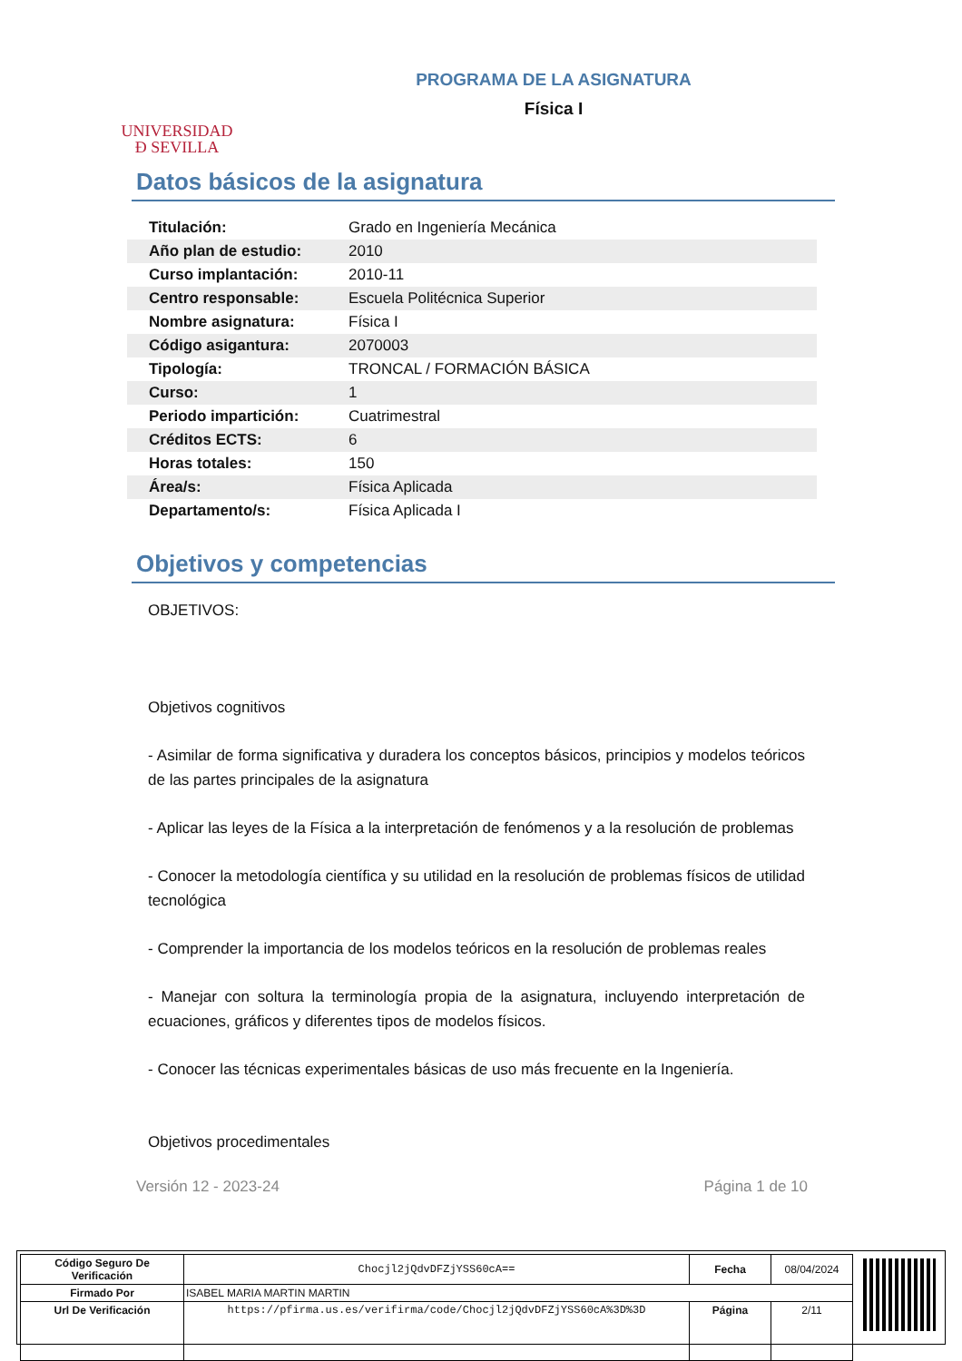UNIVERSIDAD
Ð SEVILLA
PROGRAMA DE LA ASIGNATURA
Física I
Datos básicos de la asignatura
| Titulación: | Grado en Ingeniería Mecánica |
| Año plan de estudio: | 2010 |
| Curso implantación: | 2010-11 |
| Centro responsable: | Escuela Politécnica Superior |
| Nombre asignatura: | Física I |
| Código asigantura: | 2070003 |
| Tipología: | TRONCAL / FORMACIÓN BÁSICA |
| Curso: | 1 |
| Periodo impartición: | Cuatrimestral |
| Créditos ECTS: | 6 |
| Horas totales: | 150 |
| Área/s: | Física Aplicada |
| Departamento/s: | Física Aplicada I |
Objetivos y competencias
OBJETIVOS:
Objetivos cognitivos
- Asimilar de forma significativa y duradera los conceptos básicos, principios y modelos teóricos de las partes principales de la asignatura
- Aplicar las leyes de la Física a la interpretación de fenómenos y a la resolución de problemas
- Conocer la metodología científica y su utilidad en la resolución de problemas físicos de utilidad tecnológica
- Comprender la importancia de los modelos teóricos en la resolución de problemas reales
- Manejar con soltura la terminología propia de la asignatura, incluyendo interpretación de ecuaciones, gráficos y diferentes tipos de modelos físicos.
- Conocer las técnicas experimentales básicas de uso más frecuente en la Ingeniería.
Objetivos procedimentales
Versión 12 - 2023-24 Página 1 de 10
| Código Seguro De Verificación | Chocjl2jQdvDFZjYSS60cA== | Fecha | 08/04/2024 |
| Firmado Por | ISABEL MARIA MARTIN MARTIN | | |
| Url De Verificación | https://pfirma.us.es/verifirma/code/Chocjl2jQdvDFZjYSS60cA%3D%3D | Página | 2/11 |